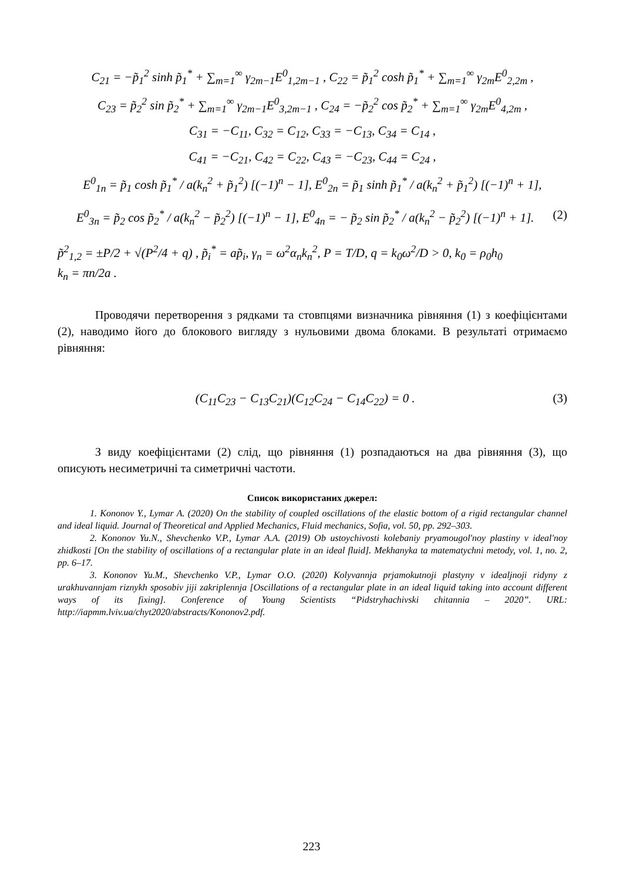C<sub>21</sub> = −p̃<sub>1</sub><sup>2</sup> sinh p̃<sub>1</sub><sup>*</sup> + ∑<sub>m=1</sub><sup>∞</sup> γ<sub>2m−1</sub>E<sup>0</sup><sub>1,2m−1</sub> , C<sub>22</sub> = p̃<sub>1</sub><sup>2</sup> cosh p̃<sub>1</sub><sup>*</sup> + ∑<sub>m=1</sub><sup>∞</sup> γ<sub>2m</sub>E<sup>0</sup><sub>2,2m</sub> ,
C<sub>23</sub> = p̃<sub>2</sub><sup>2</sup> sin p̃<sub>2</sub><sup>*</sup> + ∑<sub>m=1</sub><sup>∞</sup> γ<sub>2m−1</sub>E<sup>0</sup><sub>3,2m−1</sub> , C<sub>24</sub> = −p̃<sub>2</sub><sup>2</sup> cos p̃<sub>2</sub><sup>*</sup> + ∑<sub>m=1</sub><sup>∞</sup> γ<sub>2m</sub>E<sup>0</sup><sub>4,2m</sub> ,
C<sub>31</sub> = −C<sub>11</sub>, C<sub>32</sub> = C<sub>12</sub>, C<sub>33</sub> = −C<sub>13</sub>, C<sub>34</sub> = C<sub>14</sub> ,
C<sub>41</sub> = −C<sub>21</sub>, C<sub>42</sub> = C<sub>22</sub>, C<sub>43</sub> = −C<sub>23</sub>, C<sub>44</sub> = C<sub>24</sub> ,
E<sup>0</sup><sub>1n</sub> = p̃<sub>1</sub> cosh p̃<sub>1</sub><sup>*</sup> / a(k<sub>n</sub><sup>2</sup> + p̃<sub>1</sub><sup>2</sup>) [(−1)<sup>n</sup> − 1], E<sup>0</sup><sub>2n</sub> = p̃<sub>1</sub> sinh p̃<sub>1</sub><sup>*</sup> / a(k<sub>n</sub><sup>2</sup> + p̃<sub>1</sub><sup>2</sup>) [(−1)<sup>n</sup> + 1],
E<sup>0</sup><sub>3n</sub> = p̃<sub>2</sub> cos p̃<sub>2</sub><sup>*</sup> / a(k<sub>n</sub><sup>2</sup> − p̃<sub>2</sub><sup>2</sup>) [(−1)<sup>n</sup> − 1], E<sup>0</sup><sub>4n</sub> = − p̃<sub>2</sub> sin p̃<sub>2</sub><sup>*</sup> / a(k<sub>n</sub><sup>2</sup> − p̃<sub>2</sub><sup>2</sup>) [(−1)<sup>n</sup> + 1]. (2)
p̃<sup>2</sup><sub>1,2</sub> = ±P/2 + √(P<sup>2</sup>/4 + q) , p̃<sub>i</sub><sup>*</sup> = ap̃<sub>i</sub>, γ<sub>n</sub> = ω<sup>2</sup>α<sub>n</sub>k<sub>n</sub><sup>2</sup>, P = T/D, q = k<sub>0</sub>ω<sup>2</sup>/D > 0, k<sub>0</sub> = ρ<sub>0</sub>h<sub>0</sub>
k<sub>n</sub> = πn/2a .
Проводячи перетворення з рядками та стовпцями визначника рівняння (1) з коефіцієнтами (2), наводимо його до блокового вигляду з нульовими двома блоками. В результаті отримаємо рівняння:
(C<sub>11</sub>C<sub>23</sub> − C<sub>13</sub>C<sub>21</sub>)(C<sub>12</sub>C<sub>24</sub> − C<sub>14</sub>C<sub>22</sub>) = 0 . (3)
З виду коефіцієнтами (2) слід, що рівняння (1) розпадаються на два рівняння (3), що описують несиметричні та симетричні частоти.
Список використаних джерел:
1. Kononov Y., Lymar A. (2020) On the stability of coupled oscillations of the elastic bottom of a rigid rectangular channel and ideal liquid. Journal of Theoretical and Applied Mechanics, Fluid mechanics, Sofia, vol. 50, pp. 292–303.
2. Kononov Yu.N., Shevchenko V.P., Lymar A.A. (2019) Ob ustoychivosti kolebaniy pryamougol'noy plastiny v ideal'noy zhidkosti [On the stability of oscillations of a rectangular plate in an ideal fluid]. Mekhanyka ta matematychni metody, vol. 1, no. 2, pp. 6–17.
3. Kononov Yu.M., Shevchenko V.P., Lymar O.O. (2020) Kolyvannja prjamokutnoji plastyny v idealjnoji ridyny z urakhuvannjam riznykh sposobiv jiji zakriplennja [Oscillations of a rectangular plate in an ideal liquid taking into account different ways of its fixing]. Conference of Young Scientists “Pidstryhachivski chitannia – 2020”. URL: http://iapmm.lviv.ua/chyt2020/abstracts/Kononov2.pdf.
223